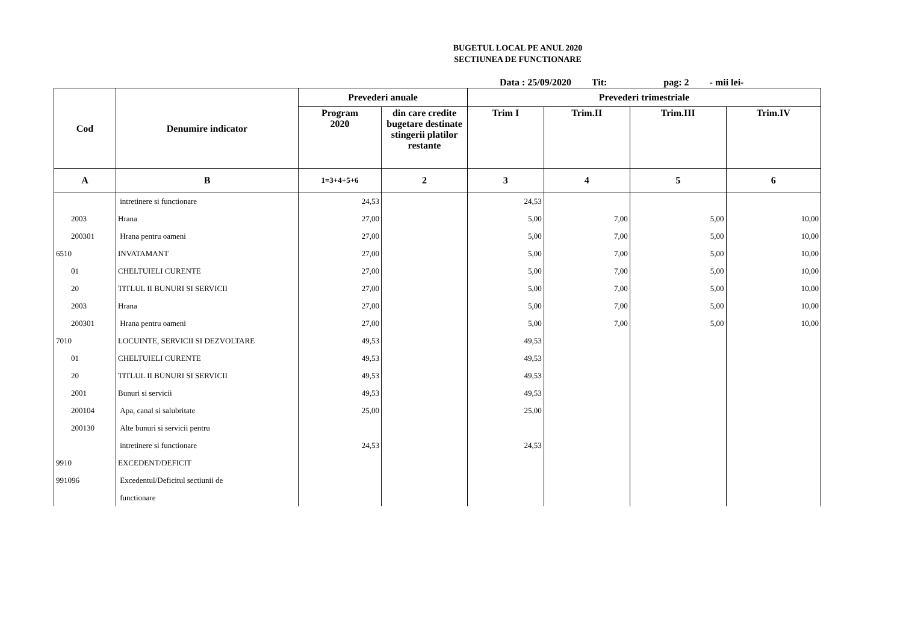BUGETUL LOCAL PE ANUL 2020
SECTIUNEA DE FUNCTIONARE
Data : 25/09/2020 Tit: pag: 2 - mii lei-
| Cod | Denumire indicator | Prevederi anuale | | Prevederi trimestriale | | | |
| --- | --- | --- | --- | --- | --- | --- | --- |
| | | Program 2020 | din care credite bugetare destinate stingerii platilor restante | Trim I | Trim.II | Trim.III | Trim.IV |
| A | B | 1=3+4+5+6 | 2 | 3 | 4 | 5 | 6 |
| | intretinere si functionare | 24,53 | | 24,53 | | | |
| 2003 | Hrana | 27,00 | | 5,00 | 7,00 | 5,00 | 10,00 |
| 200301 | Hrana pentru oameni | 27,00 | | 5,00 | 7,00 | 5,00 | 10,00 |
| 6510 | INVATAMANT | 27,00 | | 5,00 | 7,00 | 5,00 | 10,00 |
| 01 | CHELTUIELI CURENTE | 27,00 | | 5,00 | 7,00 | 5,00 | 10,00 |
| 20 | TITLUL II BUNURI SI SERVICII | 27,00 | | 5,00 | 7,00 | 5,00 | 10,00 |
| 2003 | Hrana | 27,00 | | 5,00 | 7,00 | 5,00 | 10,00 |
| 200301 | Hrana pentru oameni | 27,00 | | 5,00 | 7,00 | 5,00 | 10,00 |
| 7010 | LOCUINTE, SERVICII SI DEZVOLTARE | 49,53 | | 49,53 | | | |
| 01 | CHELTUIELI CURENTE | 49,53 | | 49,53 | | | |
| 20 | TITLUL II BUNURI SI SERVICII | 49,53 | | 49,53 | | | |
| 2001 | Bunuri si servicii | 49,53 | | 49,53 | | | |
| 200104 | Apa, canal si salubritate | 25,00 | | 25,00 | | | |
| 200130 | Alte bunuri si servicii pentru | | | | | | |
| | intretinere si functionare | 24,53 | | 24,53 | | | |
| 9910 | EXCEDENT/DEFICIT | | | | | | |
| 991096 | Excedentul/Deficitul sectiunii de | | | | | | |
| | functionare | | | | | | |